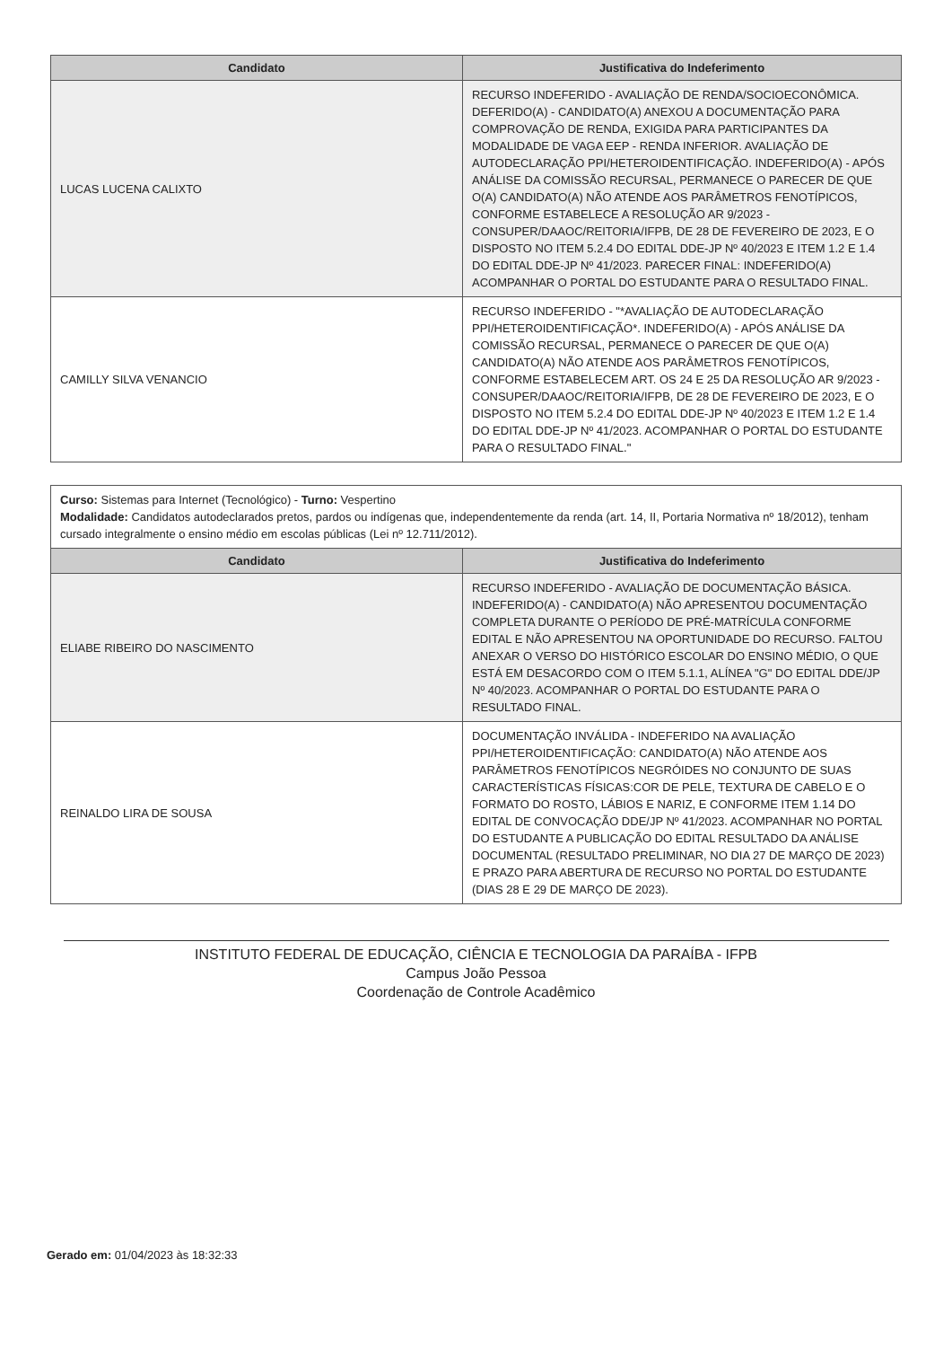| Candidato | Justificativa do Indeferimento |
| --- | --- |
| LUCAS LUCENA CALIXTO | RECURSO INDEFERIDO - AVALIAÇÃO DE RENDA/SOCIOECONÔMICA. DEFERIDO(A) - CANDIDATO(A) ANEXOU A DOCUMENTAÇÃO PARA COMPROVAÇÃO DE RENDA, EXIGIDA PARA PARTICIPANTES DA MODALIDADE DE VAGA EEP - RENDA INFERIOR. AVALIAÇÃO DE AUTODECLARAÇÃO PPI/HETEROIDENTIFICAÇÃO. INDEFERIDO(A) - APÓS ANÁLISE DA COMISSÃO RECURSAL, PERMANECE O PARECER DE QUE O(A) CANDIDATO(A) NÃO ATENDE AOS PARÂMETROS FENOTÍPICOS, CONFORME ESTABELECE A RESOLUÇÃO AR 9/2023 - CONSUPER/DAAOC/REITORIA/IFPB, DE 28 DE FEVEREIRO DE 2023, E O DISPOSTO NO ITEM 5.2.4 DO EDITAL DDE-JP Nº 40/2023 E ITEM 1.2 E 1.4 DO EDITAL DDE-JP Nº 41/2023. PARECER FINAL: INDEFERIDO(A) ACOMPANHAR O PORTAL DO ESTUDANTE PARA O RESULTADO FINAL. |
| CAMILLY SILVA VENANCIO | RECURSO INDEFERIDO - "*AVALIAÇÃO DE AUTODECLARAÇÃO PPI/HETEROIDENTIFICAÇÃO*. INDEFERIDO(A) - APÓS ANÁLISE DA COMISSÃO RECURSAL, PERMANECE O PARECER DE QUE O(A) CANDIDATO(A) NÃO ATENDE AOS PARÂMETROS FENOTÍPICOS, CONFORME ESTABELECEM ART. OS 24 E 25 DA RESOLUÇÃO AR 9/2023 - CONSUPER/DAAOC/REITORIA/IFPB, DE 28 DE FEVEREIRO DE 2023, E O DISPOSTO NO ITEM 5.2.4 DO EDITAL DDE-JP Nº 40/2023 E ITEM 1.2 E 1.4 DO EDITAL DDE-JP Nº 41/2023. ACOMPANHAR O PORTAL DO ESTUDANTE PARA O RESULTADO FINAL." |
Curso: Sistemas para Internet (Tecnológico) - Turno: Vespertino
Modalidade: Candidatos autodeclarados pretos, pardos ou indígenas que, independentemente da renda (art. 14, II, Portaria Normativa nº 18/2012), tenham cursado integralmente o ensino médio em escolas públicas (Lei nº 12.711/2012).
| Candidato | Justificativa do Indeferimento |
| --- | --- |
| ELIABE RIBEIRO DO NASCIMENTO | RECURSO INDEFERIDO - AVALIAÇÃO DE DOCUMENTAÇÃO BÁSICA. INDEFERIDO(A) - CANDIDATO(A) NÃO APRESENTOU DOCUMENTAÇÃO COMPLETA DURANTE O PERÍODO DE PRÉ-MATRÍCULA CONFORME EDITAL E NÃO APRESENTOU NA OPORTUNIDADE DO RECURSO. FALTOU ANEXAR O VERSO DO HISTÓRICO ESCOLAR DO ENSINO MÉDIO, O QUE ESTÁ EM DESACORDO COM O ITEM 5.1.1, ALÍNEA "G" DO EDITAL DDE/JP Nº 40/2023. ACOMPANHAR O PORTAL DO ESTUDANTE PARA O RESULTADO FINAL. |
| REINALDO LIRA DE SOUSA | DOCUMENTAÇÃO INVÁLIDA - INDEFERIDO NA AVALIAÇÃO PPI/HETEROIDENTIFICAÇÃO: CANDIDATO(A) NÃO ATENDE AOS PARÂMETROS FENOTÍPICOS NEGRÓIDES NO CONJUNTO DE SUAS CARACTERÍSTICAS FÍSICAS:COR DE PELE, TEXTURA DE CABELO E O FORMATO DO ROSTO, LÁBIOS E NARIZ, E CONFORME ITEM 1.14 DO EDITAL DE CONVOCAÇÃO DDE/JP Nº 41/2023. ACOMPANHAR NO PORTAL DO ESTUDANTE A PUBLICAÇÃO DO EDITAL RESULTADO DA ANÁLISE DOCUMENTAL (RESULTADO PRELIMINAR, NO DIA 27 DE MARÇO DE 2023) E PRAZO PARA ABERTURA DE RECURSO NO PORTAL DO ESTUDANTE (DIAS 28 E 29 DE MARÇO DE 2023). |
INSTITUTO FEDERAL DE EDUCAÇÃO, CIÊNCIA E TECNOLOGIA DA PARAÍBA - IFPB
Campus João Pessoa
Coordenação de Controle Acadêmico
Gerado em: 01/04/2023 às 18:32:33